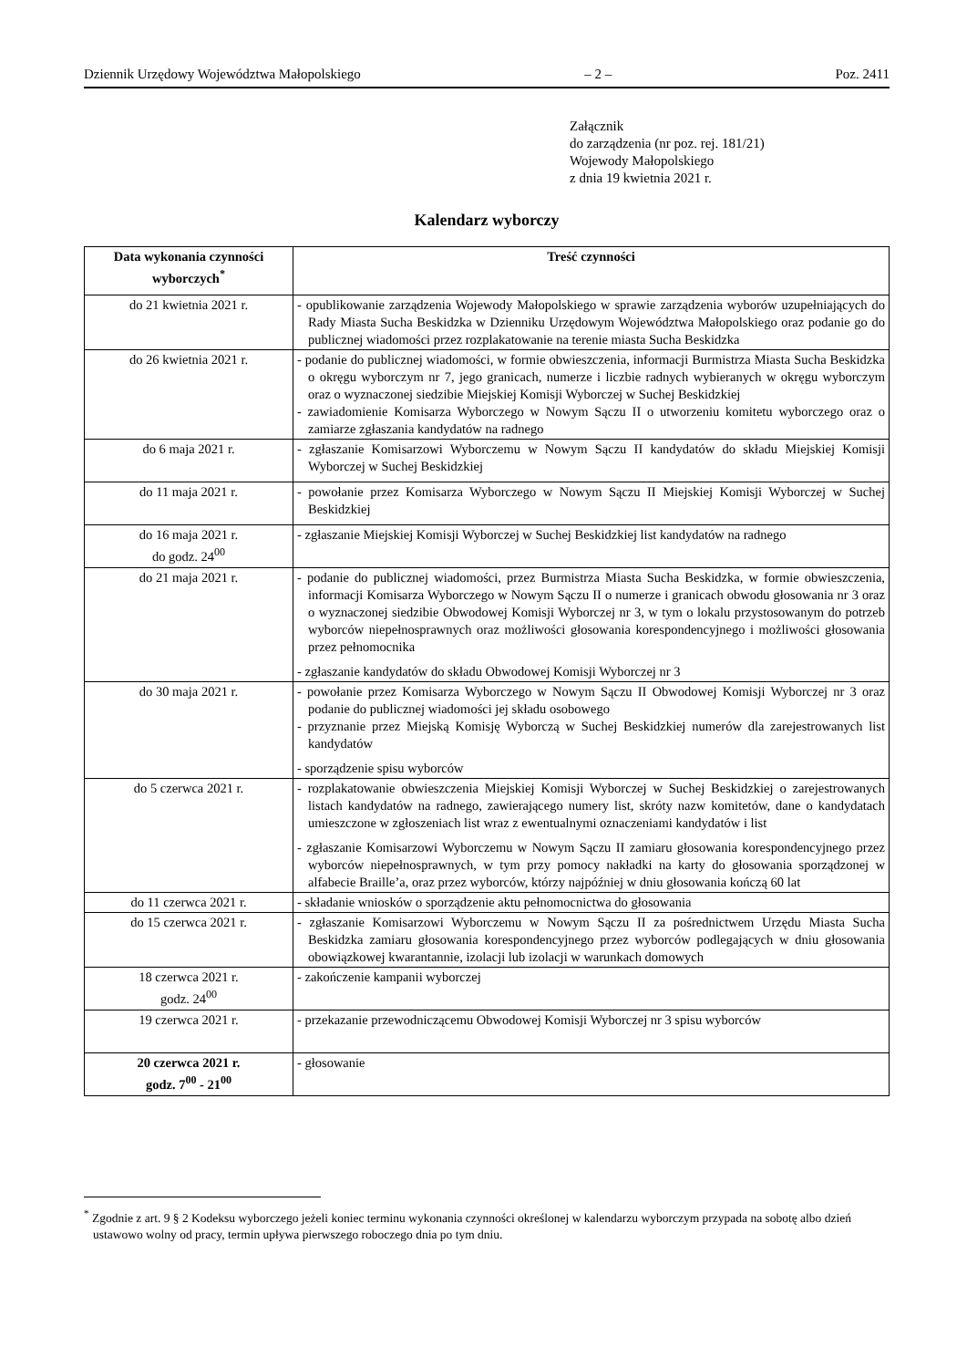Dziennik Urzędowy Województwa Małopolskiego – 2 – Poz. 2411
Załącznik
do zarządzenia (nr poz. rej. 181/21)
Wojewody Małopolskiego
z dnia 19 kwietnia 2021 r.
Kalendarz wyborczy
| Data wykonania czynności wyborczych<sup>*</sup> | Treść czynności |
| --- | --- |
| do 21 kwietnia 2021 r. | - opublikowanie zarządzenia Wojewody Małopolskiego w sprawie zarządzenia wyborów uzupełniających do Rady Miasta Sucha Beskidzka w Dzienniku Urzędowym Województwa Małopolskiego oraz podanie go do publicznej wiadomości przez rozplakatowanie na terenie miasta Sucha Beskidzka |
| do 26 kwietnia 2021 r. | - podanie do publicznej wiadomości, w formie obwieszczenia, informacji Burmistrza Miasta Sucha Beskidzka o okręgu wyborczym nr 7, jego granicach, numerze i liczbie radnych wybieranych w okręgu wyborczym oraz o wyznaczonej siedzibie Miejskiej Komisji Wyborczej w Suchej Beskidzkiej - zawiadomienie Komisarza Wyborczego w Nowym Sączu II o utworzeniu komitetu wyborczego oraz o zamiarze zgłaszania kandydatów na radnego |
| do 6 maja 2021 r. | - zgłaszanie Komisarzowi Wyborczemu w Nowym Sączu II kandydatów do składu Miejskiej Komisji Wyborczej w Suchej Beskidzkiej |
| do 11 maja 2021 r. | - powołanie przez Komisarza Wyborczego w Nowym Sączu II Miejskiej Komisji Wyborczej w Suchej Beskidzkiej |
| do 16 maja 2021 r. do godz. 24<sup>00</sup> | - zgłaszanie Miejskiej Komisji Wyborczej w Suchej Beskidzkiej list kandydatów na radnego |
| do 21 maja 2021 r. | - podanie do publicznej wiadomości, przez Burmistrza Miasta Sucha Beskidzka, w formie obwieszczenia, informacji Komisarza Wyborczego w Nowym Sączu II o numerze i granicach obwodu głosowania nr 3 oraz o wyznaczonej siedzibie Obwodowej Komisji Wyborczej nr 3, w tym o lokalu przystosowanym do potrzeb wyborców niepełnosprawnych oraz możliwości głosowania korespondencyjnego i możliwości głosowania przez pełnomocnika - zgłaszanie kandydatów do składu Obwodowej Komisji Wyborczej nr 3 |
| do 30 maja 2021 r. | - powołanie przez Komisarza Wyborczego w Nowym Sączu II Obwodowej Komisji Wyborczej nr 3 oraz podanie do publicznej wiadomości jej składu osobowego - przyznanie przez Miejską Komisję Wyborczą w Suchej Beskidzkiej numerów dla zarejestrowanych list kandydatów - sporządzenie spisu wyborców |
| do 5 czerwca 2021 r. | - rozplakatowanie obwieszczenia Miejskiej Komisji Wyborczej w Suchej Beskidzkiej o zarejestrowanych listach kandydatów na radnego, zawierającego numery list, skróty nazw komitetów, dane o kandydatach umieszczone w zgłoszeniach list wraz z ewentualnymi oznaczeniami kandydatów i list - zgłaszanie Komisarzowi Wyborczemu w Nowym Sączu II zamiaru głosowania korespondencyjnego przez wyborców niepełnosprawnych, w tym przy pomocy nakładki na karty do głosowania sporządzonej w alfabecie Braille’a, oraz przez wyborców, którzy najpóźniej w dniu głosowania kończą 60 lat |
| do 11 czerwca 2021 r. | - składanie wniosków o sporządzenie aktu pełnomocnictwa do głosowania |
| do 15 czerwca 2021 r. | - zgłaszanie Komisarzowi Wyborczemu w Nowym Sączu II za pośrednictwem Urzędu Miasta Sucha Beskidzka zamiaru głosowania korespondencyjnego przez wyborców podlegających w dniu głosowania obowiązkowej kwarantannie, izolacji lub izolacji w warunkach domowych |
| 18 czerwca 2021 r. godz. 24<sup>00</sup> | - zakończenie kampanii wyborczej |
| 19 czerwca 2021 r. | - przekazanie przewodniczącemu Obwodowej Komisji Wyborczej nr 3 spisu wyborców |
| 20 czerwca 2021 r. godz. 7<sup>00</sup> - 21<sup>00</sup> | - głosowanie |
<sup>*</sup> Zgodnie z art. 9 § 2 Kodeksu wyborczego jeżeli koniec terminu wykonania czynności określonej w kalendarzu wyborczym przypada na sobotę albo dzień ustawowo wolny od pracy, termin upływa pierwszego roboczego dnia po tym dniu.